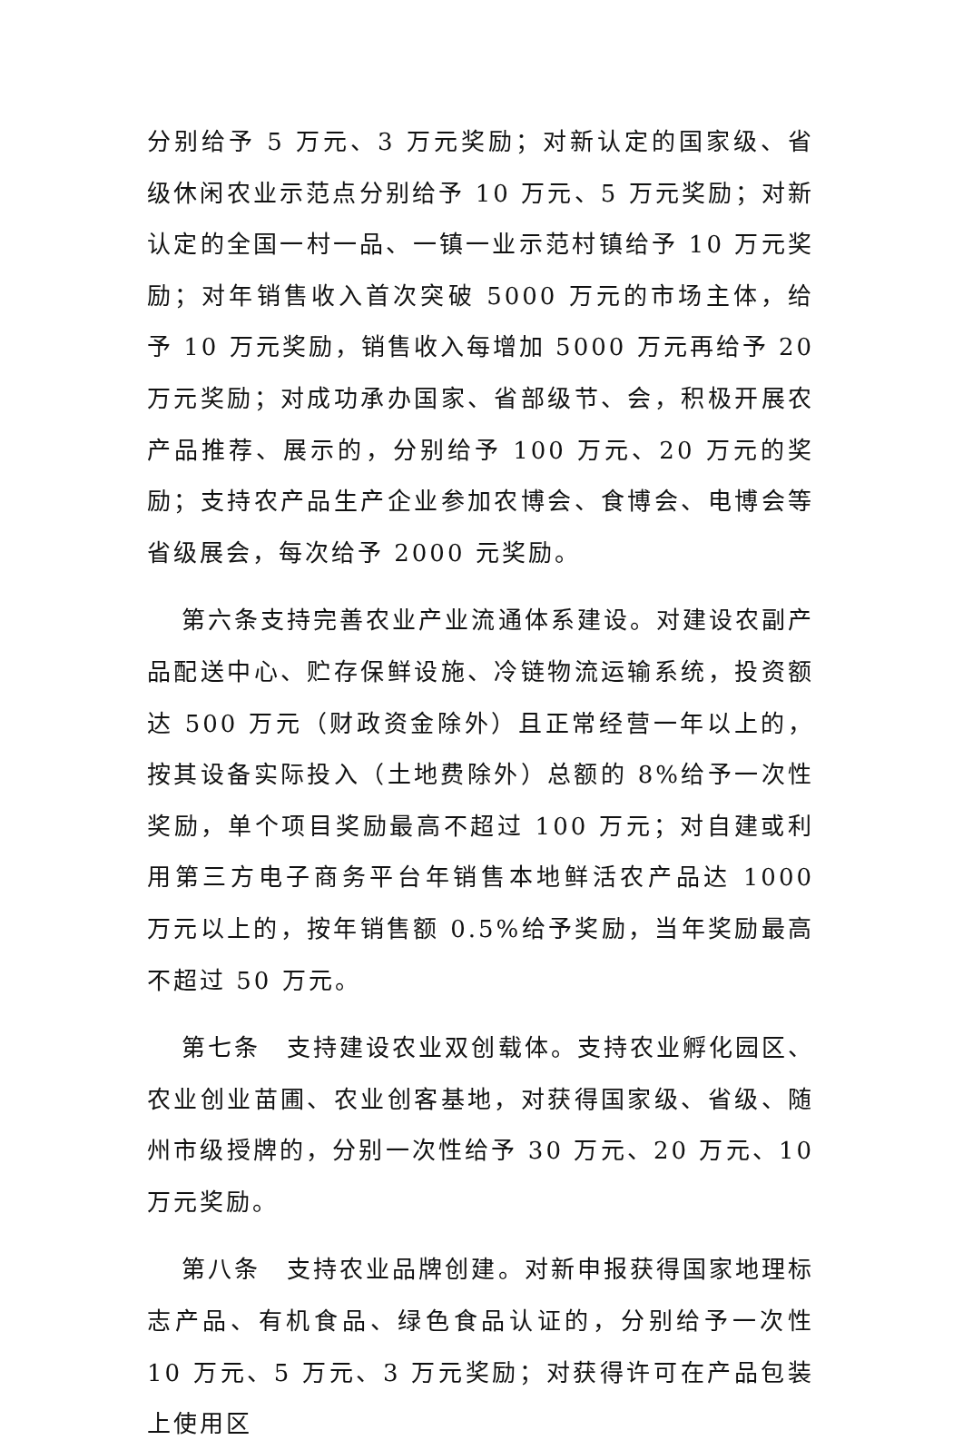分别给予 5 万元、3 万元奖励；对新认定的国家级、省级休闲农业示范点分别给予 10 万元、5 万元奖励；对新认定的全国一村一品、一镇一业示范村镇给予 10 万元奖励；对年销售收入首次突破 5000 万元的市场主体，给予 10 万元奖励，销售收入每增加 5000 万元再给予 20 万元奖励；对成功承办国家、省部级节、会，积极开展农产品推荐、展示的，分别给予 100 万元、20 万元的奖励；支持农产品生产企业参加农博会、食博会、电博会等省级展会，每次给予 2000 元奖励。
第六条支持完善农业产业流通体系建设。对建设农副产品配送中心、贮存保鲜设施、冷链物流运输系统，投资额达 500 万元（财政资金除外）且正常经营一年以上的，按其设备实际投入（土地费除外）总额的 8%给予一次性奖励，单个项目奖励最高不超过 100 万元；对自建或利用第三方电子商务平台年销售本地鲜活农产品达 1000 万元以上的，按年销售额 0.5%给予奖励，当年奖励最高不超过 50 万元。
第七条　支持建设农业双创载体。支持农业孵化园区、农业创业苗圃、农业创客基地，对获得国家级、省级、随州市级授牌的，分别一次性给予 30 万元、20 万元、10 万元奖励。
第八条　支持农业品牌创建。对新申报获得国家地理标志产品、有机食品、绿色食品认证的，分别给予一次性 10 万元、5 万元、3 万元奖励；对获得许可在产品包装上使用区